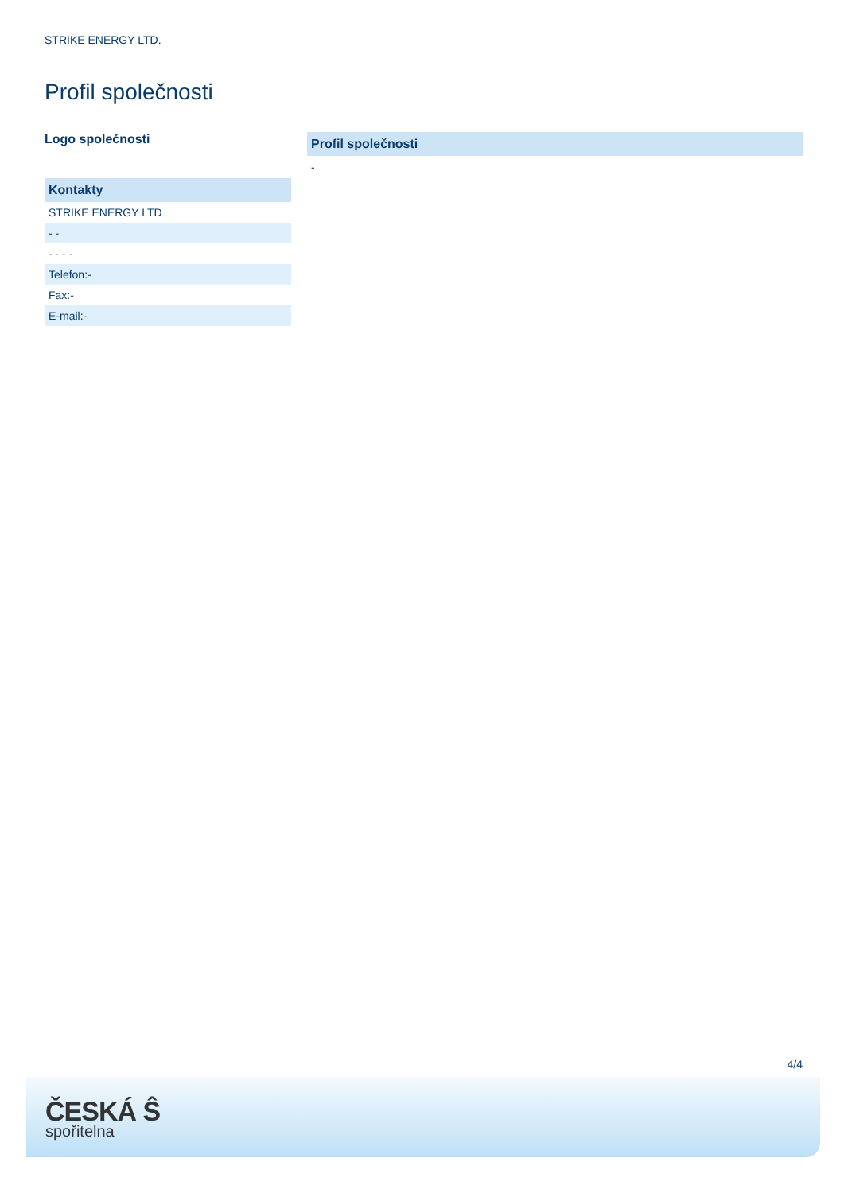STRIKE ENERGY LTD.
Profil společnosti
Logo společnosti
| Kontakty |
| --- |
| STRIKE ENERGY LTD |
| - - |
| - - - - |
| Telefon:- |
| Fax:- |
| E-mail:- |
| Profil společnosti |
| --- |
-
4/4
ČESKÁ Ŝ
spořitelna